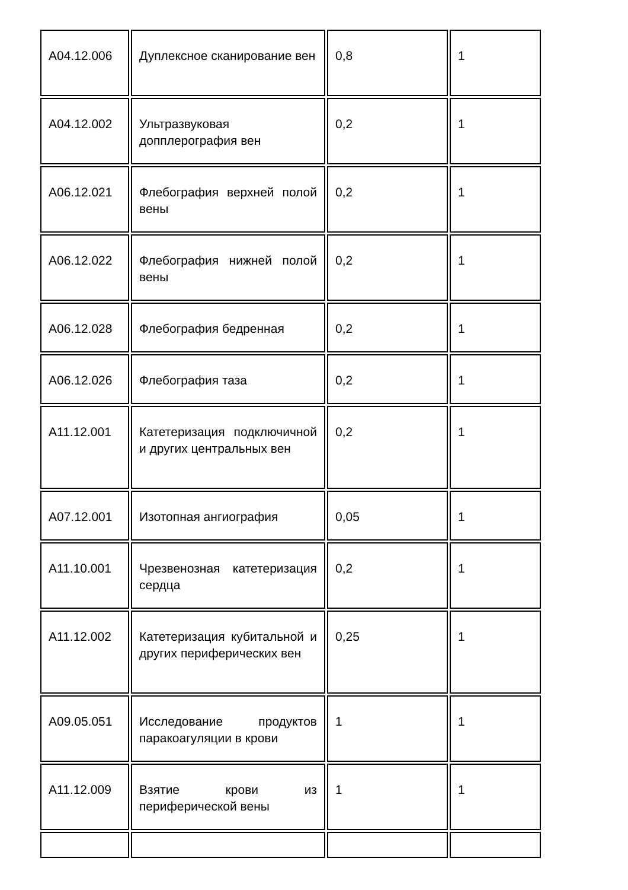| A04.12.006 | Дуплексное сканирование вен | 0,8 | 1 |
| A04.12.002 | Ультразвуковая допплерография вен | 0,2 | 1 |
| A06.12.021 | Флебография верхней полой вены | 0,2 | 1 |
| A06.12.022 | Флебография нижней полой вены | 0,2 | 1 |
| A06.12.028 | Флебография бедренная | 0,2 | 1 |
| A06.12.026 | Флебография таза | 0,2 | 1 |
| A11.12.001 | Катетеризация подключичной и других центральных вен | 0,2 | 1 |
| A07.12.001 | Изотопная ангиография | 0,05 | 1 |
| A11.10.001 | Чрезвенозная катетеризация сердца | 0,2 | 1 |
| A11.12.002 | Катетеризация кубитальной и других периферических вен | 0,25 | 1 |
| A09.05.051 | Исследование продуктов паракоагуляции в крови | 1 | 1 |
| A11.12.009 | Взятие крови из периферической вены | 1 | 1 |